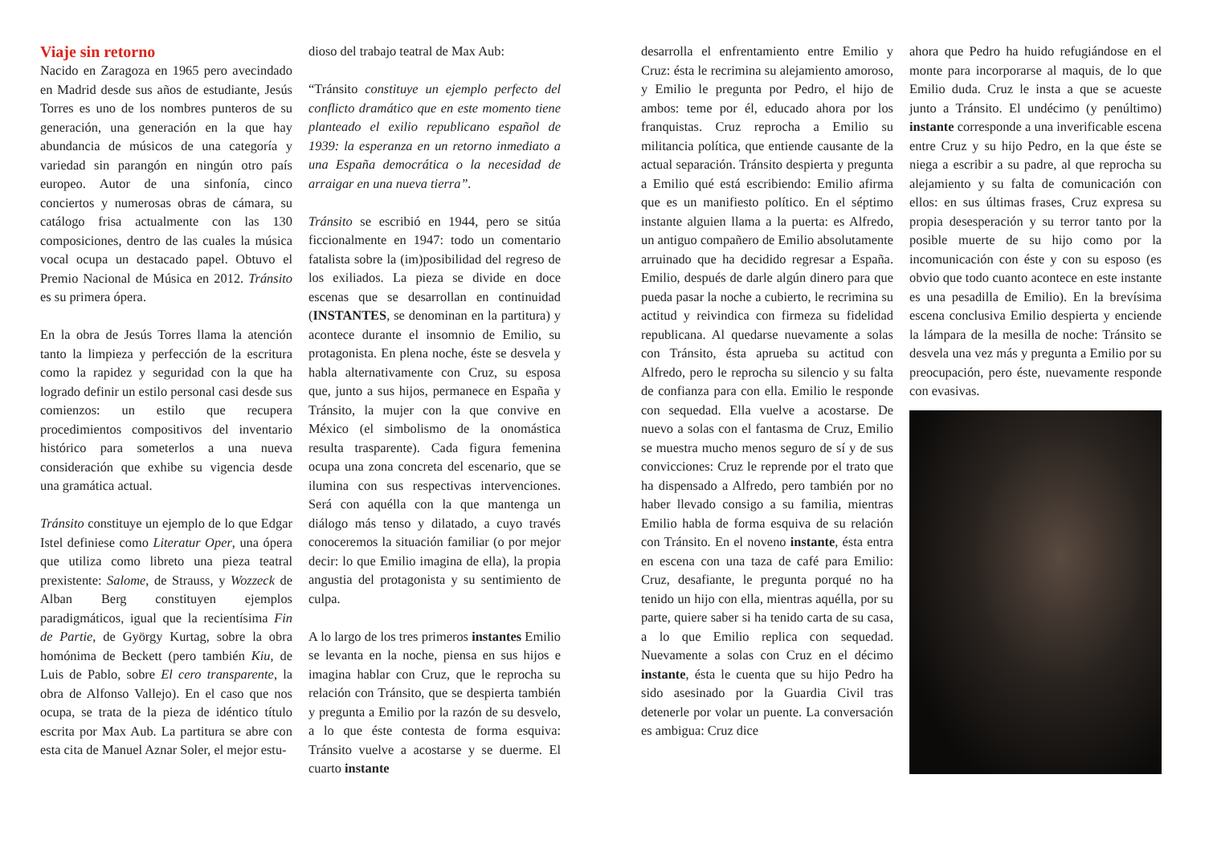Viaje sin retorno
Nacido en Zaragoza en 1965 pero avecindado en Madrid desde sus años de estudiante, Jesús Torres es uno de los nombres punteros de su generación, una generación en la que hay abundancia de músicos de una categoría y variedad sin parangón en ningún otro país europeo. Autor de una sinfonía, cinco conciertos y numerosas obras de cámara, su catálogo frisa actualmente con las 130 composiciones, dentro de las cuales la música vocal ocupa un destacado papel. Obtuvo el Premio Nacional de Música en 2012. Tránsito es su primera ópera.
En la obra de Jesús Torres llama la atención tanto la limpieza y perfección de la escritura como la rapidez y seguridad con la que ha logrado definir un estilo personal casi desde sus comienzos: un estilo que recupera procedimientos compositivos del inventario histórico para someterlos a una nueva consideración que exhibe su vigencia desde una gramática actual.
Tránsito constituye un ejemplo de lo que Edgar Istel definiese como Literatur Oper, una ópera que utiliza como libreto una pieza teatral prexistente: Salome, de Strauss, y Wozzeck de Alban Berg constituyen ejemplos paradigmáticos, igual que la recientísima Fin de Partie, de György Kurtag, sobre la obra homónima de Beckett (pero también Kiu, de Luis de Pablo, sobre El cero transparente, la obra de Alfonso Vallejo). En el caso que nos ocupa, se trata de la pieza de idéntico título escrita por Max Aub. La partitura se abre con esta cita de Manuel Aznar Soler, el mejor estu-
dioso del trabajo teatral de Max Aub:
“Tránsito constituye un ejemplo perfecto del conflicto dramático que en este momento tiene planteado el exilio republicano español de 1939: la esperanza en un retorno inmediato a una España democrática o la necesidad de arraigar en una nueva tierra”.
Tránsito se escribió en 1944, pero se sitúa ficcionalmente en 1947: todo un comentario fatalista sobre la (im)posibilidad del regreso de los exiliados. La pieza se divide en doce escenas que se desarrollan en continuidad (INSTANTES, se denominan en la partitura) y acontece durante el insomnio de Emilio, su protagonista. En plena noche, éste se desvela y habla alternativamente con Cruz, su esposa que, junto a sus hijos, permanece en España y Tránsito, la mujer con la que convive en México (el simbolismo de la onomástica resulta trasparente). Cada figura femenina ocupa una zona concreta del escenario, que se ilumina con sus respectivas intervenciones. Será con aquélla con la que mantenga un diálogo más tenso y dilatado, a cuyo través conoceremos la situación familiar (o por mejor decir: lo que Emilio imagina de ella), la propia angustia del protagonista y su sentimiento de culpa.
A lo largo de los tres primeros instantes Emilio se levanta en la noche, piensa en sus hijos e imagina hablar con Cruz, que le reprocha su relación con Tránsito, que se despierta también y pregunta a Emilio por la razón de su desvelo, a lo que éste contesta de forma esquiva: Tránsito vuelve a acostarse y se duerme. El cuarto instante
desarrolla el enfrentamiento entre Emilio y Cruz: ésta le recrimina su alejamiento amoroso, y Emilio le pregunta por Pedro, el hijo de ambos: teme por él, educado ahora por los franquistas. Cruz reprocha a Emilio su militancia política, que entiende causante de la actual separación. Tránsito despierta y pregunta a Emilio qué está escribiendo: Emilio afirma que es un manifiesto político. En el séptimo instante alguien llama a la puerta: es Alfredo, un antiguo compañero de Emilio absolutamente arruinado que ha decidido regresar a España. Emilio, después de darle algún dinero para que pueda pasar la noche a cubierto, le recrimina su actitud y reivindica con firmeza su fidelidad republicana. Al quedarse nuevamente a solas con Tránsito, ésta aprueba su actitud con Alfredo, pero le reprocha su silencio y su falta de confianza para con ella. Emilio le responde con sequedad. Ella vuelve a acostarse. De nuevo a solas con el fantasma de Cruz, Emilio se muestra mucho menos seguro de sí y de sus convicciones: Cruz le reprende por el trato que ha dispensado a Alfredo, pero también por no haber llevado consigo a su familia, mientras Emilio habla de forma esquiva de su relación con Tránsito. En el noveno instante, ésta entra en escena con una taza de café para Emilio: Cruz, desafiante, le pregunta porqué no ha tenido un hijo con ella, mientras aquélla, por su parte, quiere saber si ha tenido carta de su casa, a lo que Emilio replica con sequedad. Nuevamente a solas con Cruz en el décimo instante, ésta le cuenta que su hijo Pedro ha sido asesinado por la Guardia Civil tras detenerle por volar un puente. La conversación es ambigua: Cruz dice
ahora que Pedro ha huido refugiándose en el monte para incorporarse al maquis, de lo que Emilio duda. Cruz le insta a que se acueste junto a Tránsito. El undécimo (y penúltimo) instante corresponde a una inverificable escena entre Cruz y su hijo Pedro, en la que éste se niega a escribir a su padre, al que reprocha su alejamiento y su falta de comunicación con ellos: en sus últimas frases, Cruz expresa su propia desesperación y su terror tanto por la posible muerte de su hijo como por la incomunicación con éste y con su esposo (es obvio que todo cuanto acontece en este instante es una pesadilla de Emilio). En la brevísima escena conclusiva Emilio despierta y enciende la lámpara de la mesilla de noche: Tránsito se desvela una vez más y pregunta a Emilio por su preocupación, pero éste, nuevamente responde con evasivas.